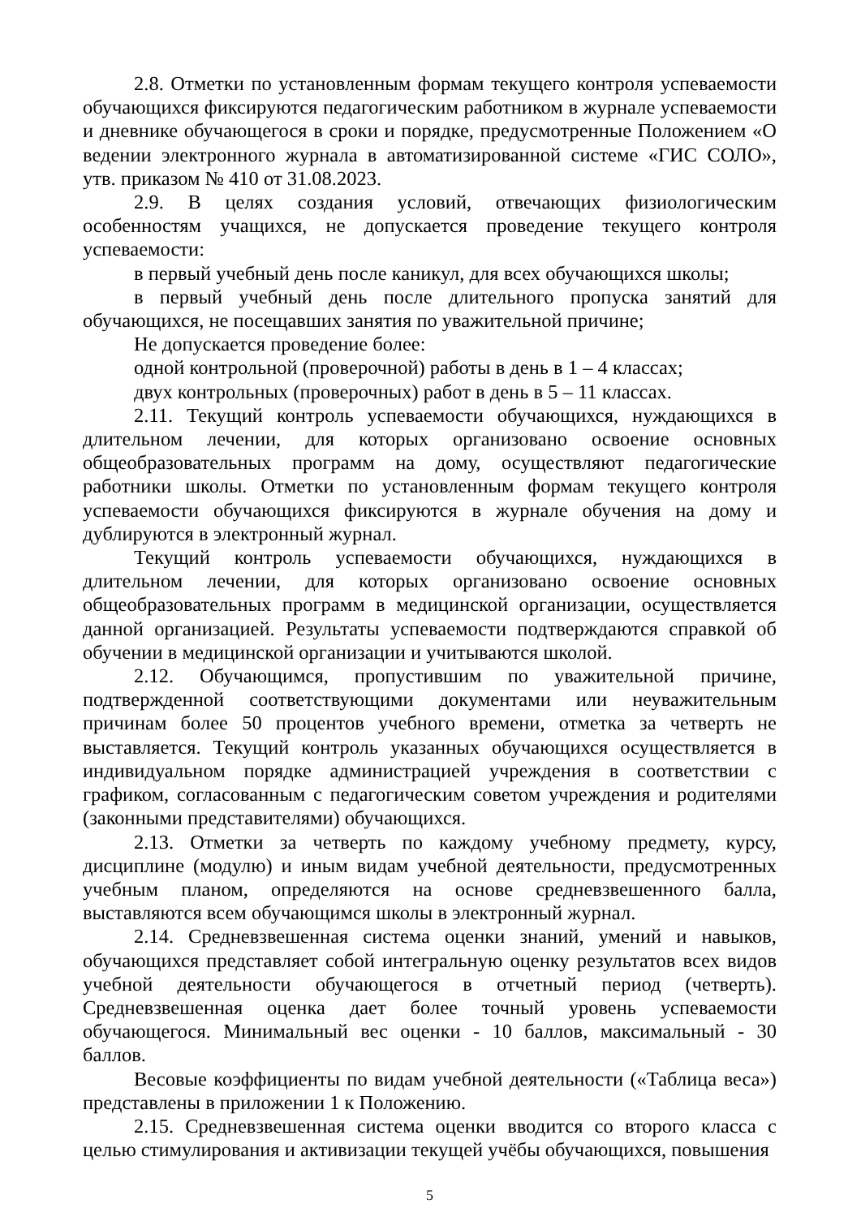2.8. Отметки по установленным формам текущего контроля успеваемости обучающихся фиксируются педагогическим работником в журнале успеваемости и дневнике обучающегося в сроки и порядке, предусмотренные Положением «О ведении электронного журнала в автоматизированной системе «ГИС СОЛО», утв. приказом № 410 от 31.08.2023.
2.9. В целях создания условий, отвечающих физиологическим особенностям учащихся, не допускается проведение текущего контроля успеваемости:
в первый учебный день после каникул, для всех обучающихся школы;
в первый учебный день после длительного пропуска занятий для обучающихся, не посещавших занятия по уважительной причине;
Не допускается проведение более:
одной контрольной (проверочной) работы в день в 1 – 4 классах;
двух контрольных (проверочных) работ в день в 5 – 11 классах.
2.11. Текущий контроль успеваемости обучающихся, нуждающихся в длительном лечении, для которых организовано освоение основных общеобразовательных программ на дому, осуществляют педагогические работники школы. Отметки по установленным формам текущего контроля успеваемости обучающихся фиксируются в журнале обучения на дому и дублируются в электронный журнал.
Текущий контроль успеваемости обучающихся, нуждающихся в длительном лечении, для которых организовано освоение основных общеобразовательных программ в медицинской организации, осуществляется данной организацией. Результаты успеваемости подтверждаются справкой об обучении в медицинской организации и учитываются школой.
2.12. Обучающимся, пропустившим по уважительной причине, подтвержденной соответствующими документами или неуважительным причинам более 50 процентов учебного времени, отметка за четверть не выставляется. Текущий контроль указанных обучающихся осуществляется в индивидуальном порядке администрацией учреждения в соответствии с графиком, согласованным с педагогическим советом учреждения и родителями (законными представителями) обучающихся.
2.13. Отметки за четверть по каждому учебному предмету, курсу, дисциплине (модулю) и иным видам учебной деятельности, предусмотренных учебным планом, определяются на основе средневзвешенного балла, выставляются всем обучающимся школы в электронный журнал.
2.14. Средневзвешенная система оценки знаний, умений и навыков, обучающихся представляет собой интегральную оценку результатов всех видов учебной деятельности обучающегося в отчетный период (четверть). Средневзвешенная оценка дает более точный уровень успеваемости обучающегося. Минимальный вес оценки - 10 баллов, максимальный - 30 баллов.
Весовые коэффициенты по видам учебной деятельности («Таблица веса») представлены в приложении 1 к Положению.
2.15. Средневзвешенная система оценки вводится со второго класса с целью стимулирования и активизации текущей учёбы обучающихся, повышения
5